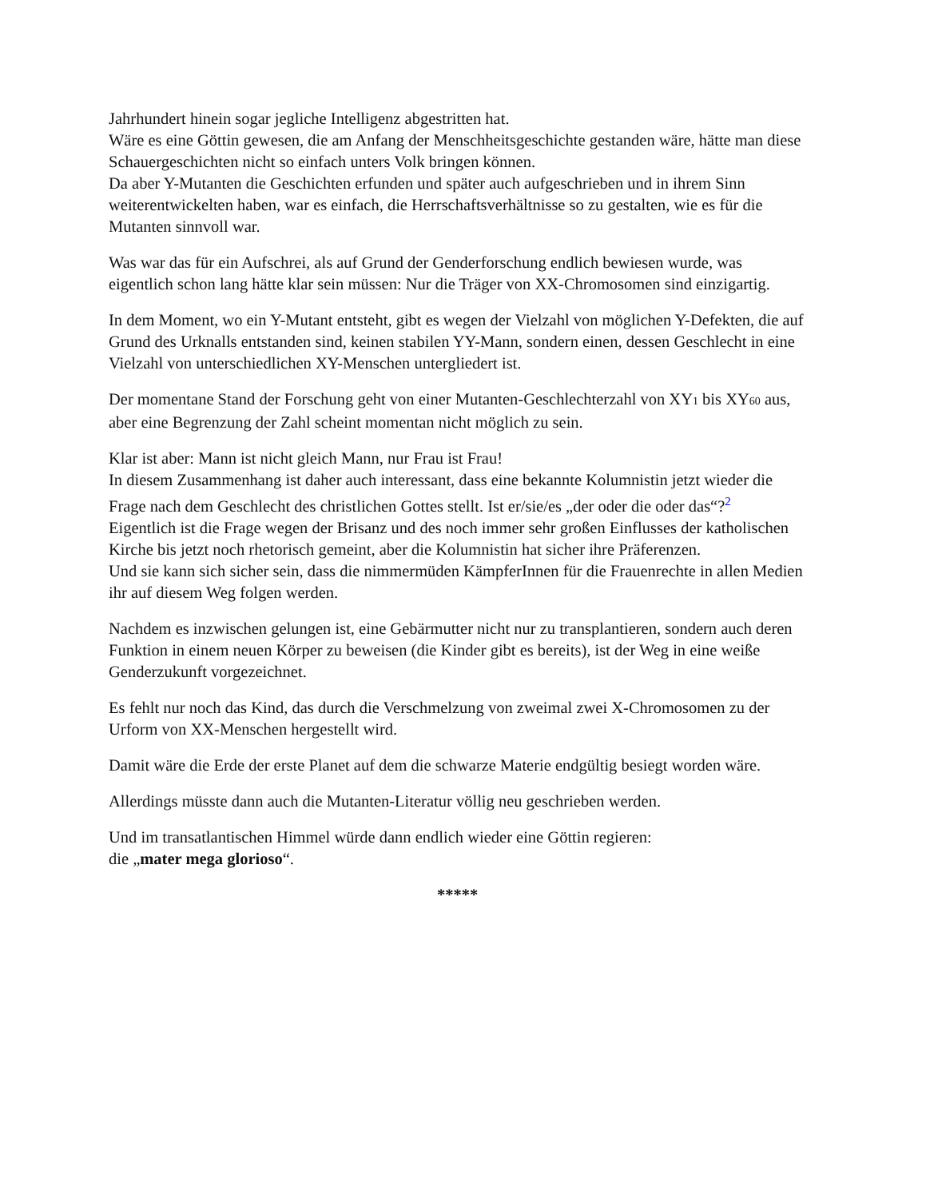Jahrhundert hinein sogar jegliche Intelligenz abgestritten hat.
Wäre es eine Göttin gewesen, die am Anfang der Menschheitsgeschichte gestanden wäre, hätte man diese Schauergeschichten nicht so einfach unters Volk bringen können.
Da aber Y-Mutanten die Geschichten erfunden und später auch aufgeschrieben und in ihrem Sinn weiterentwickelten haben, war es einfach, die Herrschaftsverhältnisse so zu gestalten, wie es für die Mutanten sinnvoll war.
Was war das für ein Aufschrei, als auf Grund der Genderforschung endlich bewiesen wurde, was eigentlich schon lang hätte klar sein müssen: Nur die Träger von XX-Chromosomen sind einzigartig.
In dem Moment, wo ein Y-Mutant entsteht, gibt es wegen der Vielzahl von möglichen Y-Defekten, die auf Grund des Urknalls entstanden sind, keinen stabilen YY-Mann, sondern einen, dessen Geschlecht in eine Vielzahl von unterschiedlichen XY-Menschen untergliedert ist.
Der momentane Stand der Forschung geht von einer Mutanten-Geschlechterzahl von XY1 bis XY60 aus, aber eine Begrenzung der Zahl scheint momentan nicht möglich zu sein.
Klar ist aber: Mann ist nicht gleich Mann, nur Frau ist Frau!
In diesem Zusammenhang ist daher auch interessant, dass eine bekannte Kolumnistin jetzt wieder die Frage nach dem Geschlecht des christlichen Gottes stellt. Ist er/sie/es „der oder die oder das“?<sup>2</sup>
Eigentlich ist die Frage wegen der Brisanz und des noch immer sehr großen Einflusses der katholischen Kirche bis jetzt noch rhetorisch gemeint, aber die Kolumnistin hat sicher ihre Präferenzen.
Und sie kann sich sicher sein, dass die nimmermüden KämpferInnen für die Frauenrechte in allen Medien ihr auf diesem Weg folgen werden.
Nachdem es inzwischen gelungen ist, eine Gebärmutter nicht nur zu transplantieren, sondern auch deren Funktion in einem neuen Körper zu beweisen (die Kinder gibt es bereits), ist der Weg in eine weiße Genderzukunft vorgezeichnet.
Es fehlt nur noch das Kind, das durch die Verschmelzung von zweimal zwei X-Chromosomen zu der Urform von XX-Menschen hergestellt wird.
Damit wäre die Erde der erste Planet auf dem die schwarze Materie endgültig besiegt worden wäre.
Allerdings müsste dann auch die Mutanten-Literatur völlig neu geschrieben werden.
Und im transatlantischen Himmel würde dann endlich wieder eine Göttin regieren:
die „mater mega glorioso“.
*****